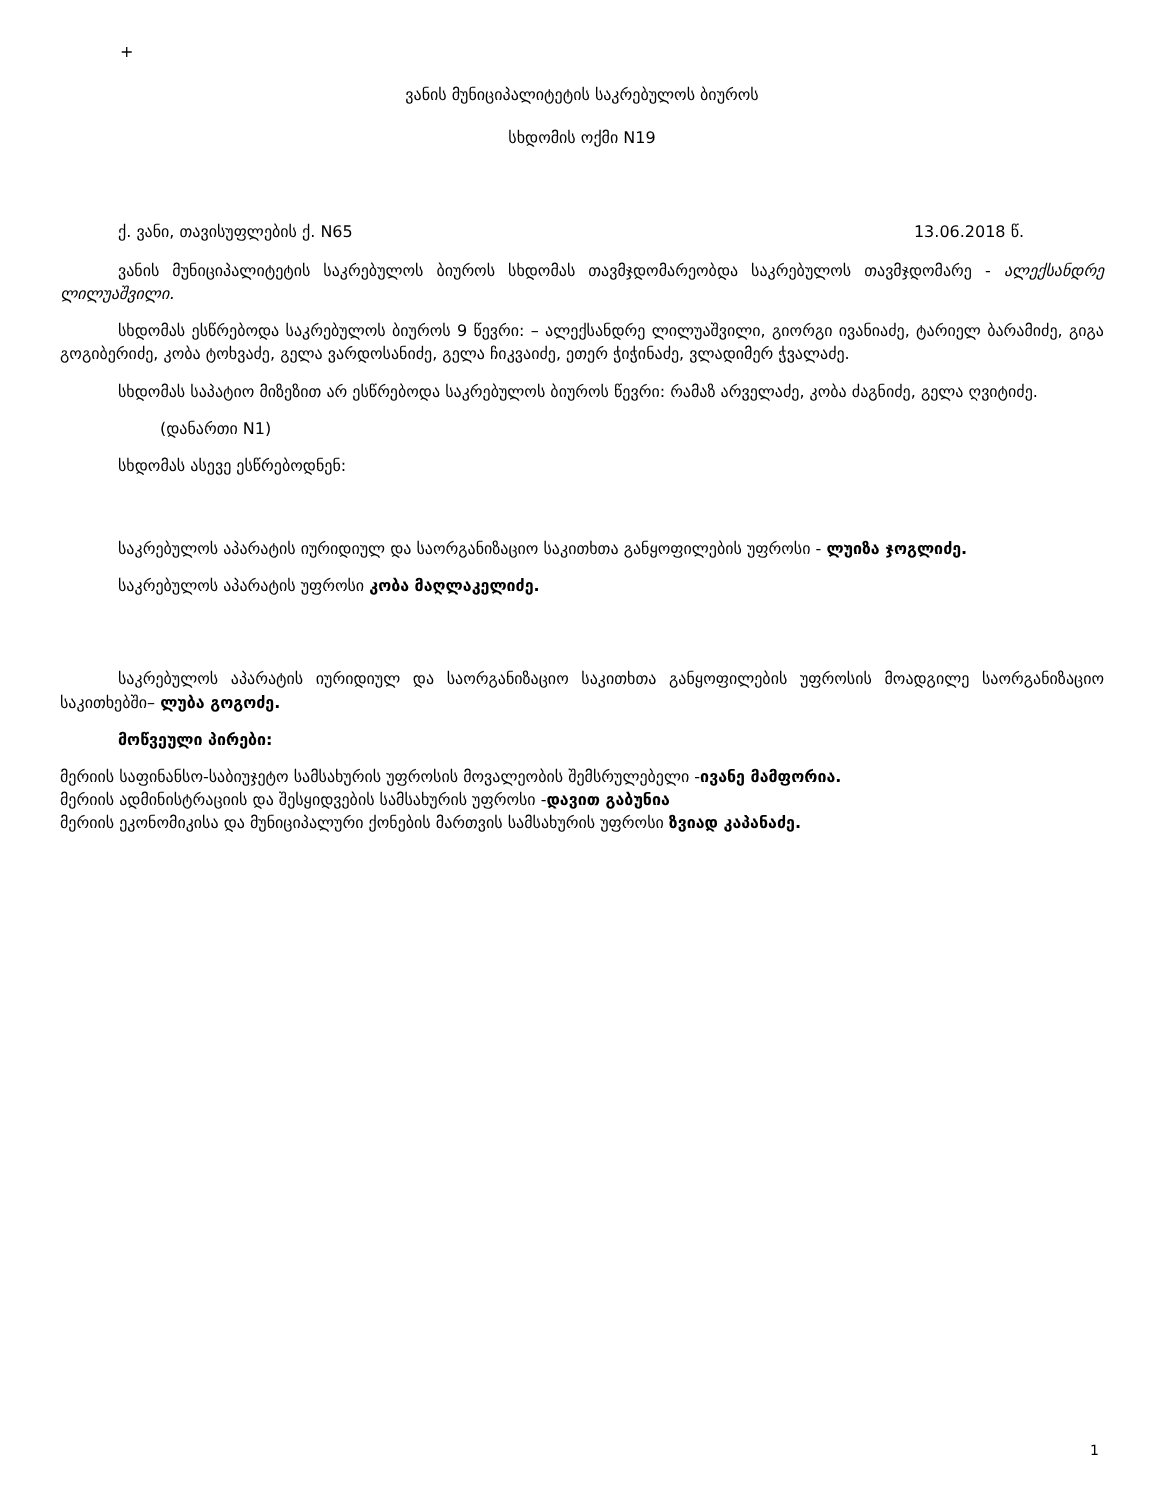+
ვანის მუნიციპალიტეტის საკრებულოს ბიუროს
სხდომის ოქმი N19
ქ. ვანი, თავისუფლების ქ. N65 13.06.2018 წ.
ვანის მუნიციპალიტეტის საკრებულოს ბიუროს სხდომას თავმჯდომარეობდა საკრებულოს თავმჯდომარე - ალექსანდრე ლილუაშვილი.
სხდომას ესწრებოდა საკრებულოს ბიუროს 9 წევრი: – ალექსანდრე ლილუაშვილი, გიორგი ივანიაძე, ტარიელ ბარამიძე, გიგა გოგიბერიძე, კობა ტოხვაძე, გელა ვარდოსანიძე, გელა ჩიკვაიძე, ეთერ ჭიჭინაძე, ვლადიმერ ჭვალაძე.
სხდომას საპატიო მიზეზით არ ესწრებოდა საკრებულოს ბიუროს წევრი: რამაზ არველაძე, კობა ძაგნიძე, გელა ღვიტიძე.
(დანართი N1)
სხდომას ასევე ესწრებოდნენ:
საკრებულოს აპარატის იურიდიულ და საორგანიზაციო საკითხთა განყოფილების უფროსი - ლუიზა ჯოგლიძე.
საკრებულოს აპარატის უფროსი კობა მაღლაკელიძე.
საკრებულოს აპარატის იურიდიულ და საორგანიზაციო საკითხთა განყოფილების უფროსის მოადგილე საორგანიზაციო საკითხებში– ლუბა გოგოძე.
მოწვეული პირები:
მერიის საფინანსო-საბიუჯეტო სამსახურის უფროსის მოვალეობის შემსრულებელი -ივანე მამფორია.
მერიის ადმინისტრაციის და შესყიდვების სამსახურის უფროსი -დავით გაბუნია
მერიის ეკონომიკისა და მუნიციპალური ქონების მართვის სამსახურის უფროსი ზვიად კაპანაძე.
1